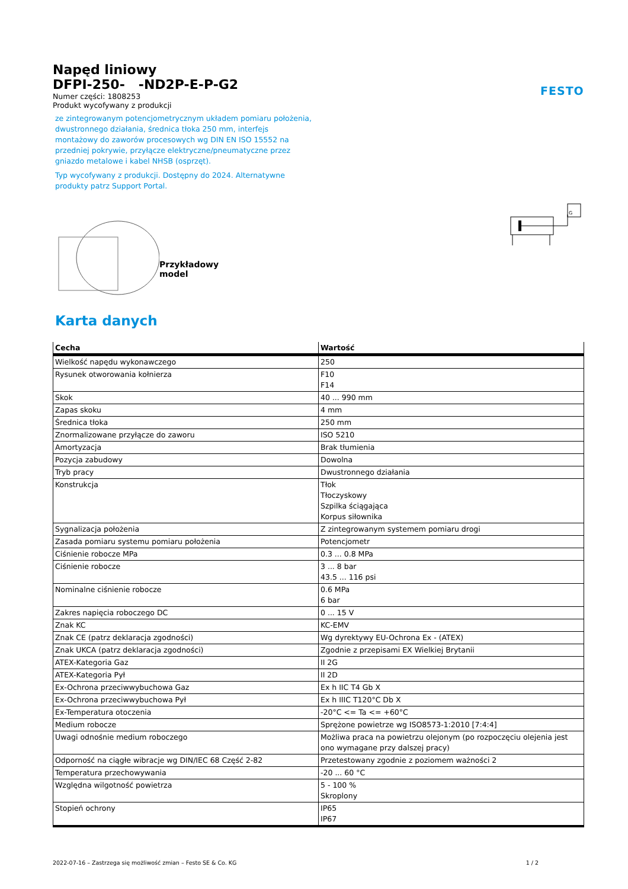Napęd liniowy
DFPI-250- -ND2P-E-P-G2
Numer części: 1808253
Produkt wycofywany z produkcji
ze zintegrowanym potencjometrycznym układem pomiaru położenia, dwustronnego działania, średnica tłoka 250 mm, interfejs montażowy do zaworów procesowych wg DIN EN ISO 15552 na przedniej pokrywie, przyłącze elektryczne/pneumatyczne przez gniazdo metalowe i kabel NHSB (osprzęt).
Typ wycofywany z produkcji. Dostępny do 2024. Alternatywne produkty patrz Support Portal.
FESTO
Przykładowy model
G
Karta danych
| Cecha | Wartość |
| --- | --- |
| Wielkość napędu wykonawczego | 250 |
| Rysunek otworowania kołnierza | F10 F14 |
| Skok | 40 ... 990 mm |
| Zapas skoku | 4 mm |
| Średnica tłoka | 250 mm |
| Znormalizowane przyłącze do zaworu | ISO 5210 |
| Amortyzacja | Brak tłumienia |
| Pozycja zabudowy | Dowolna |
| Tryb pracy | Dwustronnego działania |
| Konstrukcja | Tłok Tłoczyskowy Szpilka ściągająca Korpus siłownika |
| Sygnalizacja położenia | Z zintegrowanym systemem pomiaru drogi |
| Zasada pomiaru systemu pomiaru położenia | Potencjometr |
| Ciśnienie robocze MPa | 0.3 ... 0.8 MPa |
| Ciśnienie robocze | 3 ... 8 bar 43.5 ... 116 psi |
| Nominalne ciśnienie robocze | 0.6 MPa 6 bar |
| Zakres napięcia roboczego DC | 0 ... 15 V |
| Znak KC | KC-EMV |
| Znak CE (patrz deklaracja zgodności) | Wg dyrektywy EU-Ochrona Ex - (ATEX) |
| Znak UKCA (patrz deklaracja zgodności) | Zgodnie z przepisami EX Wielkiej Brytanii |
| ATEX-Kategoria Gaz | II 2G |
| ATEX-Kategoria Pył | II 2D |
| Ex-Ochrona przeciwwybuchowa Gaz | Ex h IIC T4 Gb X |
| Ex-Ochrona przeciwwybuchowa Pył | Ex h IIIC T120°C Db X |
| Ex-Temperatura otoczenia | -20°C <= Ta <= +60°C |
| Medium robocze | Sprężone powietrze wg ISO8573-1:2010 [7:4:4] |
| Uwagi odnośnie medium roboczego | Możliwa praca na powietrzu olejonym (po rozpoczęciu olejenia jest ono wymagane przy dalszej pracy) |
| Odporność na ciągłe wibracje wg DIN/IEC 68 Część 2-82 | Przetestowany zgodnie z poziomem ważności 2 |
| Temperatura przechowywania | -20 ... 60 °C |
| Względna wilgotność powietrza | 5 - 100 % Skroplony |
| Stopień ochrony | IP65 IP67 |
2022-07-16 – Zastrzega się możliwość zmian – Festo SE & Co. KG 1 / 2